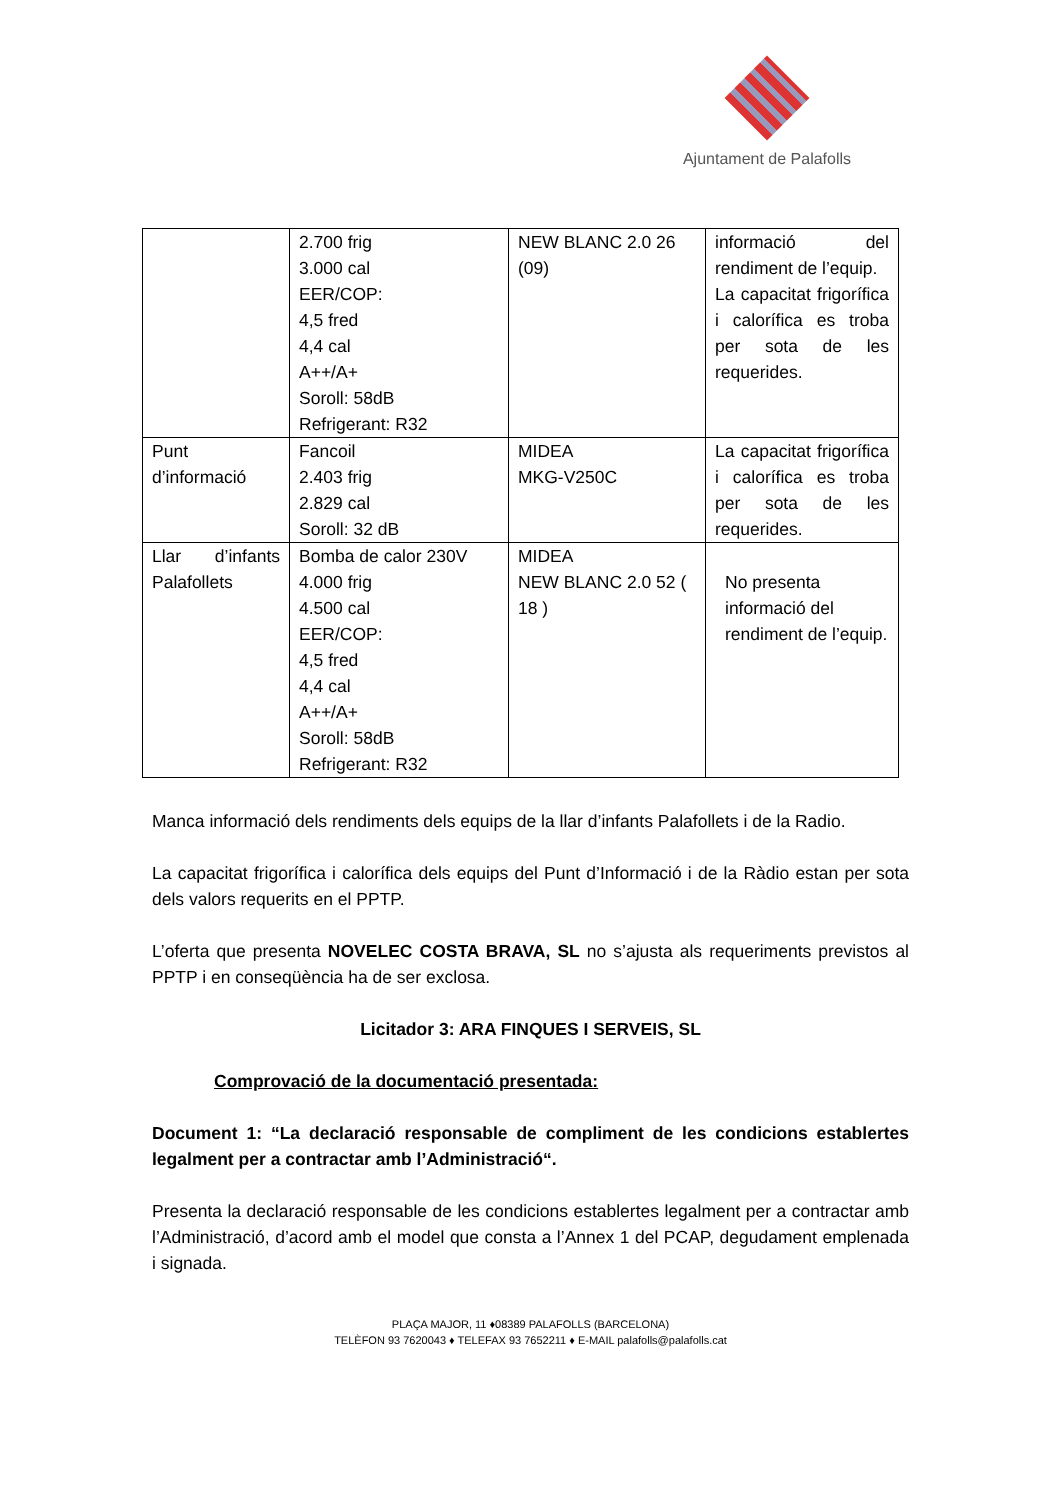Ajuntament de Palafolls
| | 2.700 frig 3.000 cal EER/COP: 4,5 fred 4,4 cal A++/A+ Soroll: 58dB Refrigerant: R32 | NEW BLANC 2.0 26 (09) | informació del rendiment de l’equip. La capacitat frigorífica i calorífica es troba per sota de les requerides. |
| Punt d’informació | Fancoil 2.403 frig 2.829 cal Soroll: 32 dB | MIDEA MKG-V250C | La capacitat frigorífica i calorífica es troba per sota de les requerides. |
| Llar d’infants Palafollets | Bomba de calor 230V 4.000 frig 4.500 cal EER/COP: 4,5 fred 4,4 cal A++/A+ Soroll: 58dB Refrigerant: R32 | MIDEA NEW BLANC 2.0 52 ( 18 ) | No presenta informació del rendiment de l’equip. |
Manca informació dels rendiments dels equips de la llar d’infants Palafollets i de la Radio.
La capacitat frigorífica i calorífica dels equips del Punt d’Informació i de la Ràdio estan per sota dels valors requerits en el PPTP.
L’oferta que presenta NOVELEC COSTA BRAVA, SL no s’ajusta als requeriments previstos al PPTP i en conseqüència ha de ser exclosa.
Licitador 3: ARA FINQUES I SERVEIS, SL
Comprovació de la documentació presentada:
Document 1: “La declaració responsable de compliment de les condicions establertes legalment per a contractar amb l’Administració“.
Presenta la declaració responsable de les condicions establertes legalment per a contractar amb l’Administració, d’acord amb el model que consta a l’Annex 1 del PCAP, degudament emplenada i signada.
PLAÇA MAJOR, 11 ♦08389 PALAFOLLS (BARCELONA)
TELÈFON 93 7620043 ♦ TELEFAX 93 7652211 ♦ E-MAIL palafolls@palafolls.cat